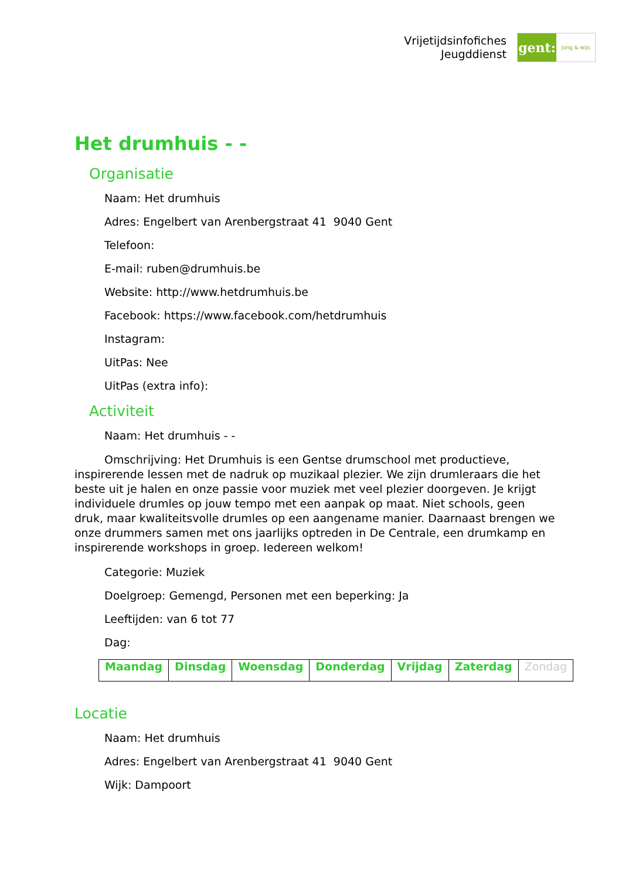Vrijetijdsinfofiches
Jeugddienst
gent:
jong & wijs
Het drumhuis - -
Organisatie
Naam: Het drumhuis
Adres: Engelbert van Arenbergstraat 41 9040 Gent
Telefoon:
E-mail: ruben@drumhuis.be
Website: http://www.hetdrumhuis.be
Facebook: https://www.facebook.com/hetdrumhuis
Instagram:
UitPas: Nee
UitPas (extra info):
Activiteit
Naam: Het drumhuis - -
Omschrijving: Het Drumhuis is een Gentse drumschool met productieve, inspirerende lessen met de nadruk op muzikaal plezier. We zijn drumleraars die het beste uit je halen en onze passie voor muziek met veel plezier doorgeven. Je krijgt individuele drumles op jouw tempo met een aanpak op maat. Niet schools, geen druk, maar kwaliteitsvolle drumles op een aangename manier. Daarnaast brengen we onze drummers samen met ons jaarlijks optreden in De Centrale, een drumkamp en inspirerende workshops in groep. Iedereen welkom!
Categorie: Muziek
Doelgroep: Gemengd, Personen met een beperking: Ja
Leeftijden: van 6 tot 77
Dag:
| Maandag | Dinsdag | Woensdag | Donderdag | Vrijdag | Zaterdag | Zondag |
Locatie
Naam: Het drumhuis
Adres: Engelbert van Arenbergstraat 41 9040 Gent
Wijk: Dampoort